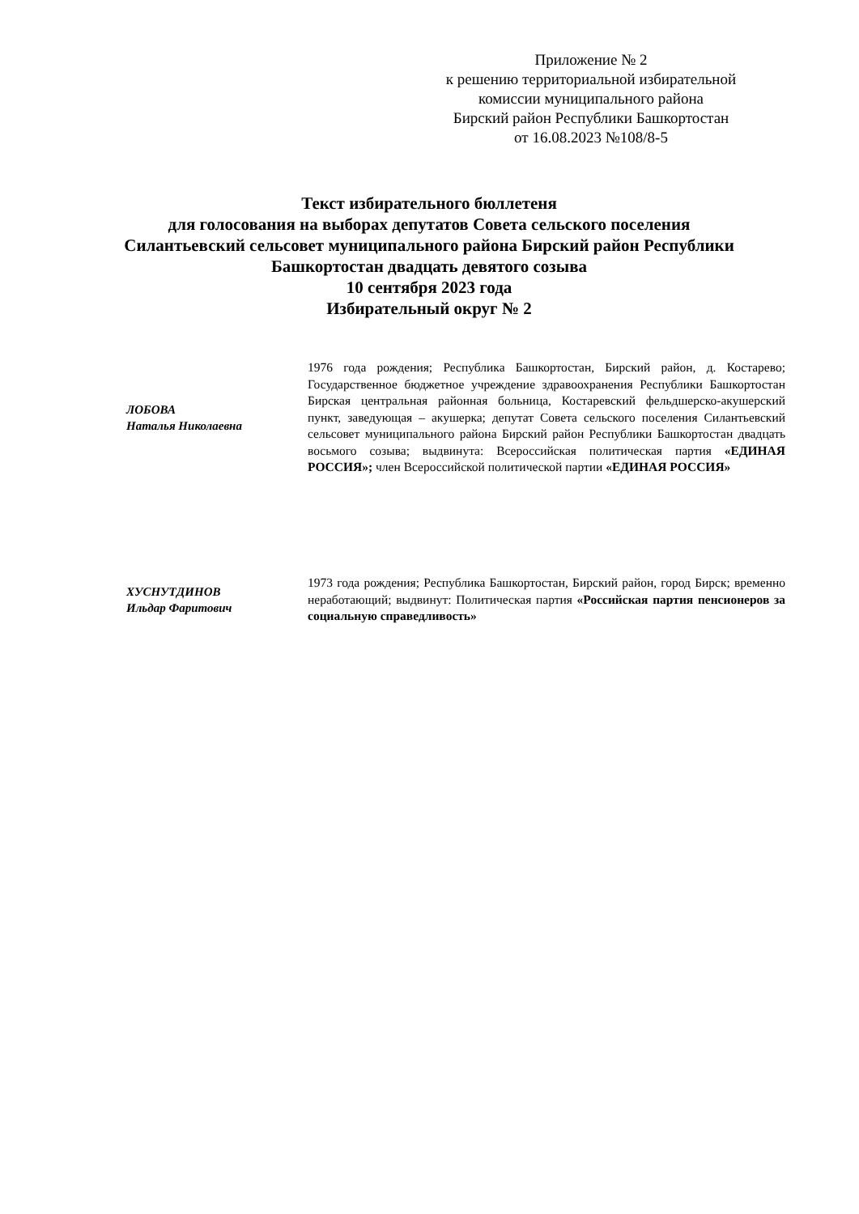Приложение № 2
к решению территориальной избирательной комиссии муниципального района
Бирский район Республики Башкортостан
от 16.08.2023 №108/8-5
Текст избирательного бюллетеня
для голосования на выборах депутатов Совета сельского поселения
Силантьевский сельсовет муниципального района Бирский район Республики
Башкортостан двадцать девятого созыва
10 сентября 2023 года
Избирательный округ № 2
ЛОБОВА
Наталья Николаевна
1976 года рождения; Республика Башкортостан, Бирский район, д. Костарево; Государственное бюджетное учреждение здравоохранения Республики Башкортостан Бирская центральная районная больница, Костаревский фельдшерско-акушерский пункт, заведующая – акушерка; депутат Совета сельского поселения Силантьевский сельсовет муниципального района Бирский район Республики Башкортостан двадцать восьмого созыва; выдвинута: Всероссийская политическая партия «ЕДИНАЯ РОССИЯ»; член Всероссийской политической партии «ЕДИНАЯ РОССИЯ»
ХУСНУТДИНОВ
Ильдар Фаритович
1973 года рождения; Республика Башкортостан, Бирский район, город Бирск; временно неработающий; выдвинут: Политическая партия «Российская партия пенсионеров за социальную справедливость»